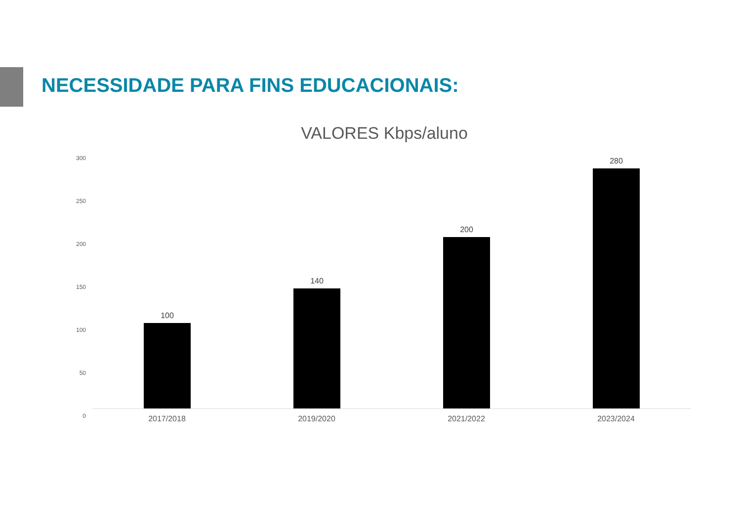NECESSIDADE PARA FINS EDUCACIONAIS:
VALORES Kbps/aluno
300
250
200
150
100
50
0
100 140 200 280
2017/2018 2019/2020 2021/2022 2023/2024